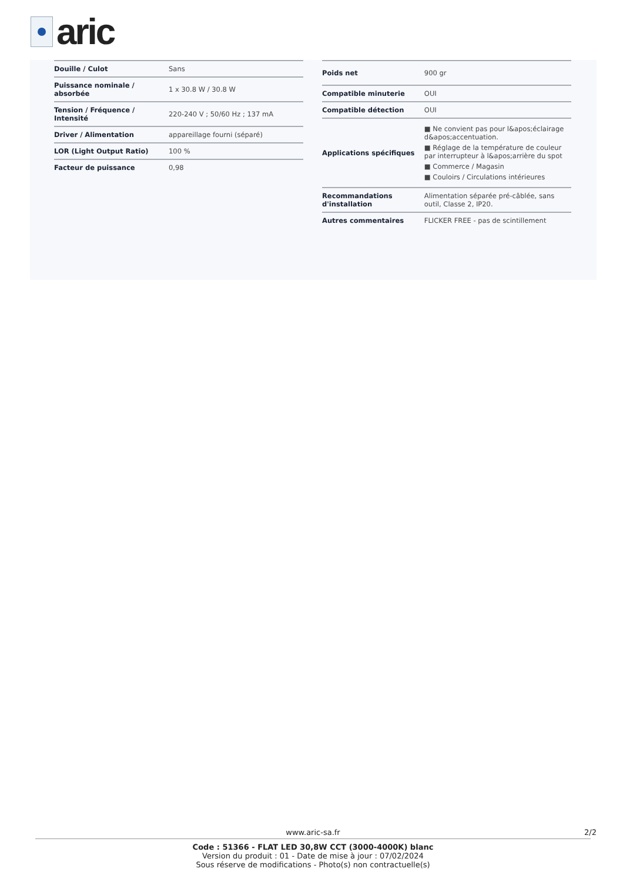aric
| Douille / Culot | Sans |
| Puissance nominale / absorbée | 1 x 30.8 W / 30.8 W |
| Tension / Fréquence / Intensité | 220-240 V ; 50/60 Hz ; 137 mA |
| Driver / Alimentation | appareillage fourni (séparé) |
| LOR (Light Output Ratio) | 100 % |
| Facteur de puissance | 0,98 |
| Poids net | 900 gr |
| Compatible minuterie | OUI |
| Compatible détection | OUI |
| Applications spécifiques | ■ Ne convient pas pour l&apos;éclairage d&apos;accentuation. ■ Réglage de la température de couleur par interrupteur à l&apos;arrière du spot ■ Commerce / Magasin ■ Couloirs / Circulations intérieures |
| Recommandations d'installation | Alimentation séparée pré-câblée, sans outil, Classe 2, IP20. |
| Autres commentaires | FLICKER FREE - pas de scintillement |
www.aric-sa.fr 2/2
Code : 51366 - FLAT LED 30,8W CCT (3000-4000K) blanc
Version du produit : 01 - Date de mise à jour : 07/02/2024
Sous réserve de modifications - Photo(s) non contractuelle(s)